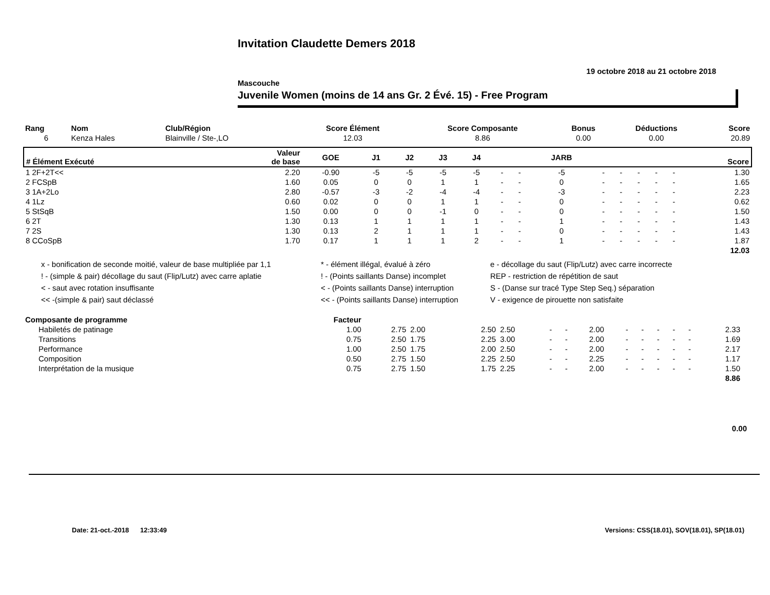Invitation Claudette Demers 2018
19 octobre 2018 au 21 octobre 2018
Mascouche
Juvenile Women (moins de 14 ans Gr. 2 Évé. 15) - Free Program
| Rang | Nom | Club/Région | Score Élément | Score Composante | Bonus | Déductions | Score |
| --- | --- | --- | --- | --- | --- | --- | --- |
| 6 | Kenza Hales | Blainville / Ste-,LO | 12.03 | 8.86 | 0.00 | 0.00 | 20.89 |
| # Élément Exécuté | Valeur de base | GOE | J1 | J2 | J3 | J4 | | | JARB | | | | | | Score |
| --- | --- | --- | --- | --- | --- | --- | --- | --- | --- | --- | --- | --- | --- | --- | --- |
| 1 2F+2T<< | 2.20 | -0.90 | -5 | -5 | -5 | -5 | - | - | -5 | - | - | - | - | - | 1.30 |
| 2 FCSpB | 1.60 | 0.05 | 0 | 0 | 1 | 1 | - | - | 0 | - | - | - | - | - | 1.65 |
| 3 1A+2Lo | 2.80 | -0.57 | -3 | -2 | -4 | -4 | - | - | -3 | - | - | - | - | - | 2.23 |
| 4 1Lz | 0.60 | 0.02 | 0 | 0 | 1 | 1 | - | - | 0 | - | - | - | - | - | 0.62 |
| 5 StSqB | 1.50 | 0.00 | 0 | 0 | -1 | 0 | - | - | 0 | - | - | - | - | - | 1.50 |
| 6 2T | 1.30 | 0.13 | 1 | 1 | 1 | 1 | - | - | 1 | - | - | - | - | - | 1.43 |
| 7 2S | 1.30 | 0.13 | 2 | 1 | 1 | 1 | - | - | 0 | - | - | - | - | - | 1.43 |
| 8 CCoSpB | 1.70 | 0.17 | 1 | 1 | 1 | 2 | - | - | 1 | - | - | - | - | - | 1.87 |
| 12.03 | | | | | | | | | | | | | | | |
x - bonification de seconde moitié, valeur de base multipliée par 1,1
* - élément illégal, évalué à zéro
e - décollage du saut (Flip/Lutz) avec carre incorrecte
! - (simple & pair) décollage du saut (Flip/Lutz) avec carre aplatie
! - (Points saillants Danse) incomplet
REP - restriction de répétition de saut
< - saut avec rotation insuffisante
< - (Points saillants Danse) interruption
S - (Danse sur tracé Type Step Seq.) séparation
<< -(simple & pair) saut déclassé
<< - (Points saillants Danse) interruption
V - exigence de pirouette non satisfaite
| Composante de programme | Facteur | | | | | | | | | | | | | | |
| --- | --- | --- | --- | --- | --- | --- | --- | --- | --- | --- | --- | --- | --- | --- | --- |
| Habiletés de patinage | 1.00 | 2.75 | 2.00 | 2.50 | 2.50 | - | - | 2.00 | - | - | - | - | - | 2.33 | |
| Transitions | 0.75 | 2.50 | 1.75 | 2.25 | 3.00 | - | - | 2.00 | - | - | - | - | - | 1.69 | |
| Performance | 1.00 | 2.50 | 1.75 | 2.00 | 2.50 | - | - | 2.00 | - | - | - | - | - | 2.17 | |
| Composition | 0.50 | 2.75 | 1.50 | 2.25 | 2.50 | - | - | 2.25 | - | - | - | - | - | 1.17 | |
| Interprétation de la musique | 0.75 | 2.75 | 1.50 | 1.75 | 2.25 | - | - | 2.00 | - | - | - | - | - | 1.50 | |
| 8.86 | | | | | | | | | | | | | | | |
0.00
Date: 21-oct.-2018 12:33:49 Versions: CSS(18.01), SOV(18.01), SP(18.01)